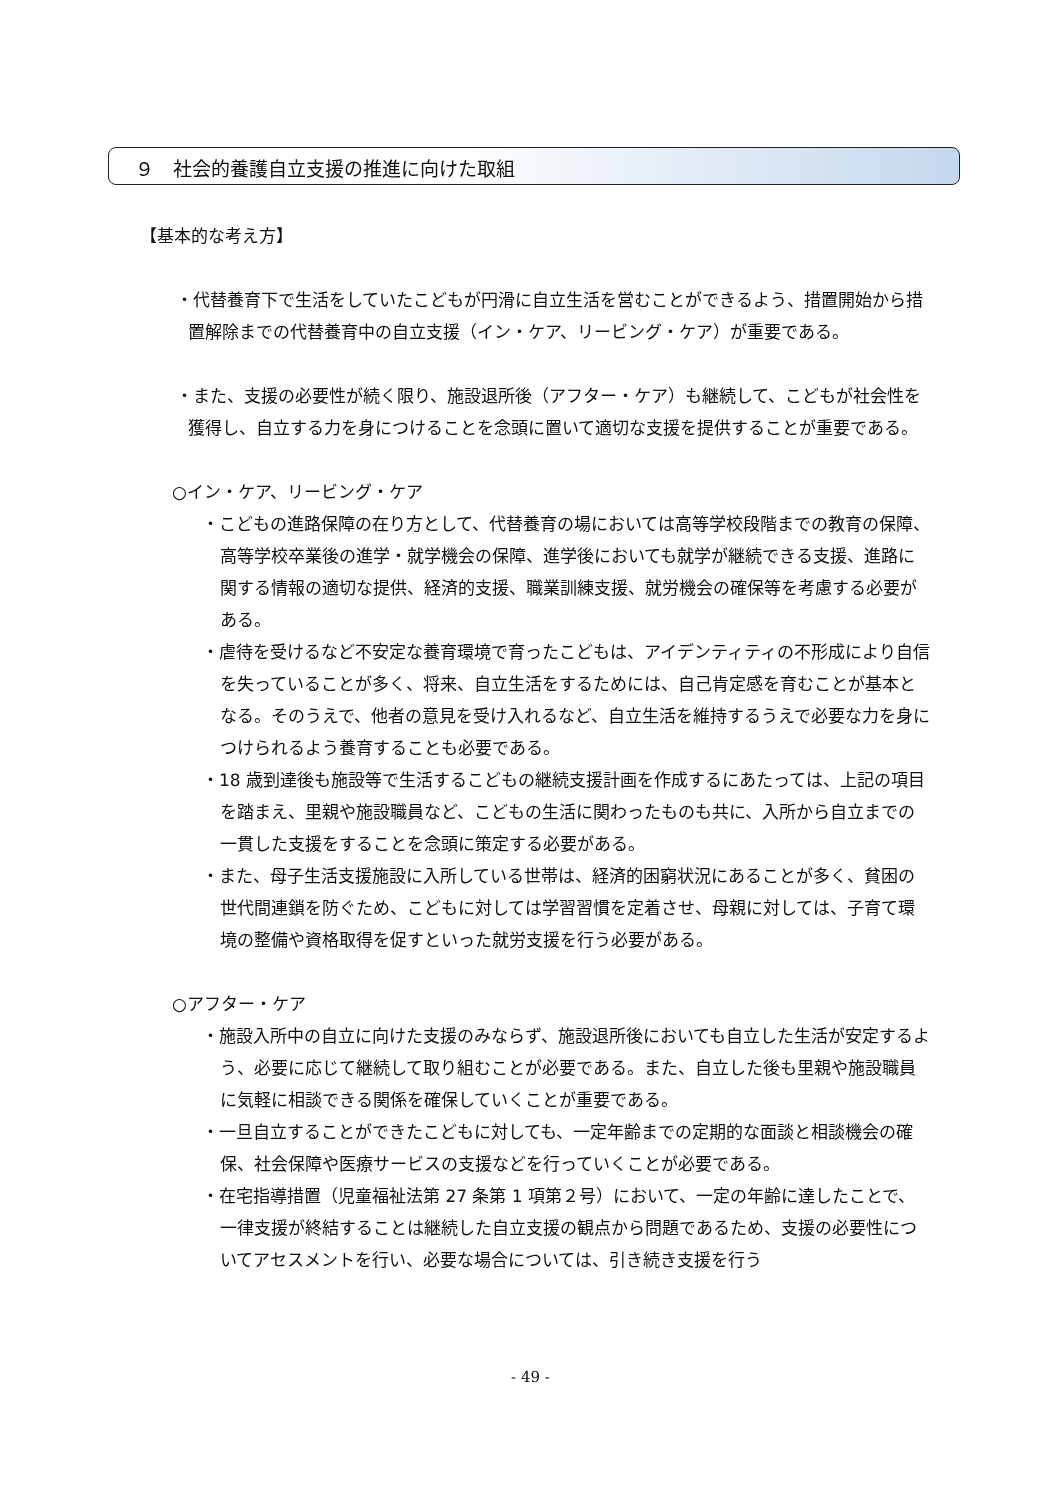９　社会的養護自立支援の推進に向けた取組
【基本的な考え方】
・代替養育下で生活をしていたこどもが円滑に自立生活を営むことができるよう、措置開始から措置解除までの代替養育中の自立支援（イン・ケア、リービング・ケア）が重要である。
・また、支援の必要性が続く限り、施設退所後（アフター・ケア）も継続して、こどもが社会性を獲得し、自立する力を身につけることを念頭に置いて適切な支援を提供することが重要である。
○イン・ケア、リービング・ケア
・こどもの進路保障の在り方として、代替養育の場においては高等学校段階までの教育の保障、高等学校卒業後の進学・就学機会の保障、進学後においても就学が継続できる支援、進路に関する情報の適切な提供、経済的支援、職業訓練支援、就労機会の確保等を考慮する必要がある。
・虐待を受けるなど不安定な養育環境で育ったこどもは、アイデンティティの不形成により自信を失っていることが多く、将来、自立生活をするためには、自己肯定感を育むことが基本となる。そのうえで、他者の意見を受け入れるなど、自立生活を維持するうえで必要な力を身につけられるよう養育することも必要である。
・18 歳到達後も施設等で生活するこどもの継続支援計画を作成するにあたっては、上記の項目を踏まえ、里親や施設職員など、こどもの生活に関わったものも共に、入所から自立までの一貫した支援をすることを念頭に策定する必要がある。
・また、母子生活支援施設に入所している世帯は、経済的困窮状況にあることが多く、貧困の世代間連鎖を防ぐため、こどもに対しては学習習慣を定着させ、母親に対しては、子育て環境の整備や資格取得を促すといった就労支援を行う必要がある。
○アフター・ケア
・施設入所中の自立に向けた支援のみならず、施設退所後においても自立した生活が安定するよう、必要に応じて継続して取り組むことが必要である。また、自立した後も里親や施設職員に気軽に相談できる関係を確保していくことが重要である。
・一旦自立することができたこどもに対しても、一定年齢までの定期的な面談と相談機会の確保、社会保障や医療サービスの支援などを行っていくことが必要である。
・在宅指導措置（児童福祉法第 27 条第 1 項第２号）において、一定の年齢に達したことで、一律支援が終結することは継続した自立支援の観点から問題であるため、支援の必要性についてアセスメントを行い、必要な場合については、引き続き支援を行う
- 49 -